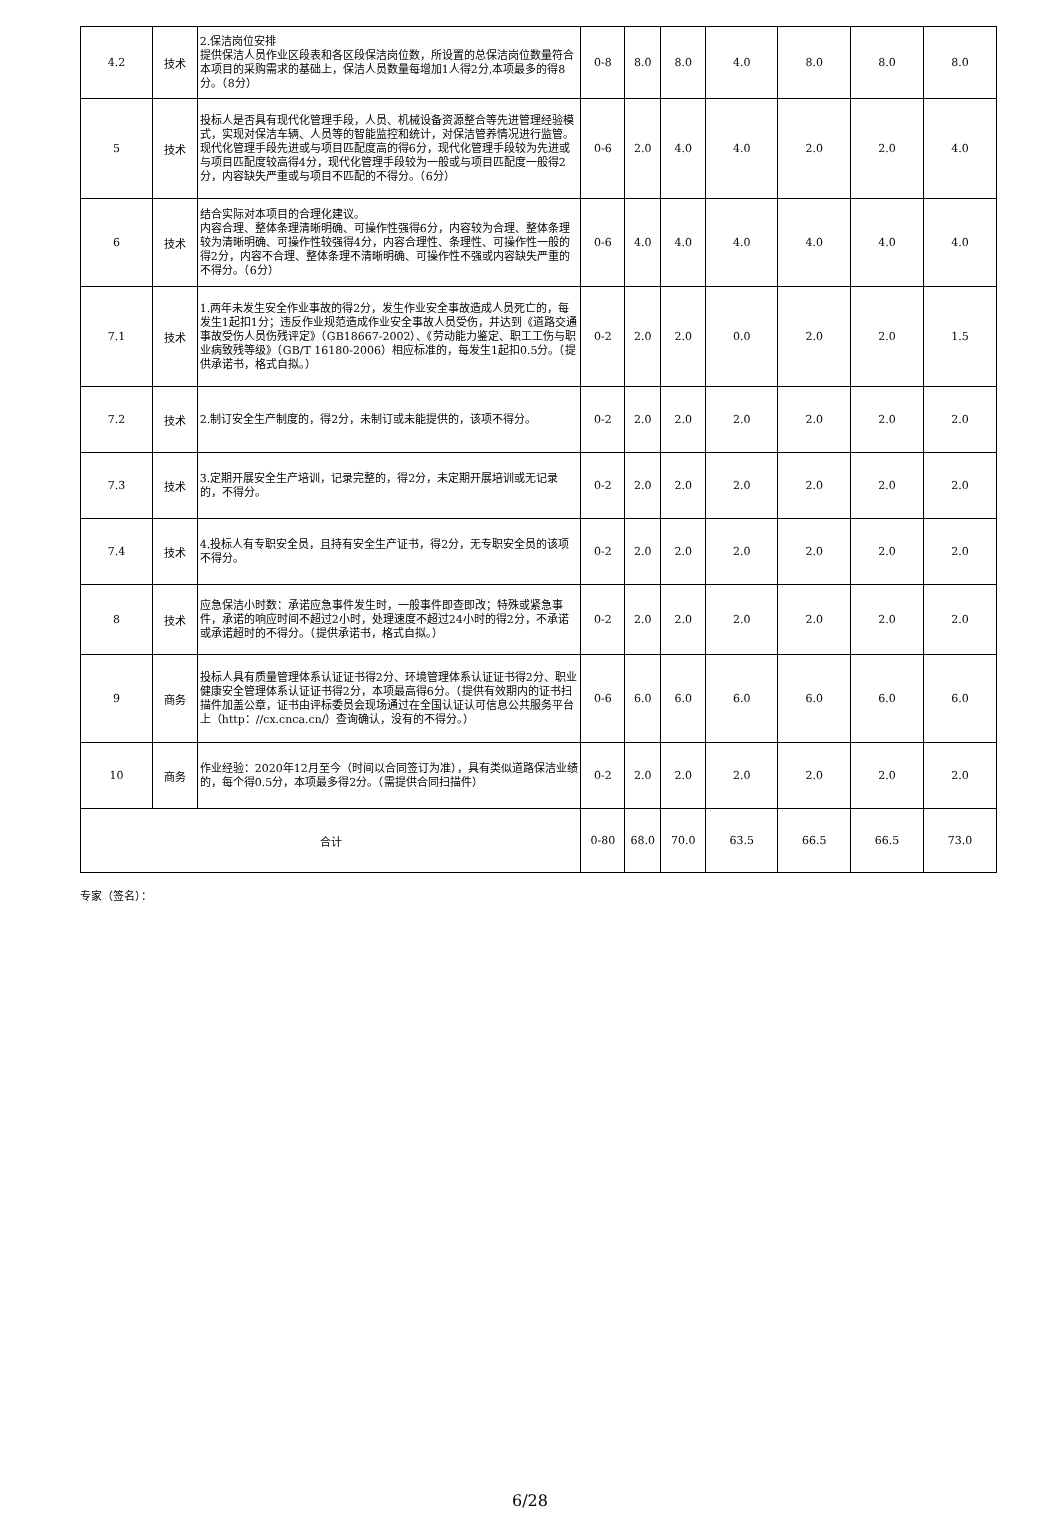| 4.2 | 技术 | 2.保洁岗位安排 提供保洁人员作业区段表和各区段保洁岗位数，所设置的总保洁岗位数量符合本项目的采购需求的基础上，保洁人员数量每增加1人得2分,本项最多的得8分。（8分） | 0-8 | 8.0 | 8.0 | 4.0 | 8.0 | 8.0 | 8.0 |
| 5 | 技术 | 投标人是否具有现代化管理手段，人员、机械设备资源整合等先进管理经验模式，实现对保洁车辆、人员等的智能监控和统计，对保洁管养情况进行监管。现代化管理手段先进或与项目匹配度高的得6分，现代化管理手段较为先进或与项目匹配度较高得4分，现代化管理手段较为一般或与项目匹配度一般得2分，内容缺失严重或与项目不匹配的不得分。（6分） | 0-6 | 2.0 | 4.0 | 4.0 | 2.0 | 2.0 | 4.0 |
| 6 | 技术 | 结合实际对本项目的合理化建议。 内容合理、整体条理清晰明确、可操作性强得6分，内容较为合理、整体条理较为清晰明确、可操作性较强得4分，内容合理性、条理性、可操作性一般的得2分，内容不合理、整体条理不清晰明确、可操作性不强或内容缺失严重的不得分。（6分） | 0-6 | 4.0 | 4.0 | 4.0 | 4.0 | 4.0 | 4.0 |
| 7.1 | 技术 | 1.两年未发生安全作业事故的得2分，发生作业安全事故造成人员死亡的，每发生1起扣1分；违反作业规范造成作业安全事故人员受伤，并达到《道路交通事故受伤人员伤残评定》（GB18667-2002）、《劳动能力鉴定、职工工伤与职业病致残等级》（GB/T 16180-2006）相应标准的，每发生1起扣0.5分。（提供承诺书，格式自拟。） | 0-2 | 2.0 | 2.0 | 0.0 | 2.0 | 2.0 | 1.5 |
| 7.2 | 技术 | 2.制订安全生产制度的，得2分，未制订或未能提供的，该项不得分。 | 0-2 | 2.0 | 2.0 | 2.0 | 2.0 | 2.0 | 2.0 |
| 7.3 | 技术 | 3.定期开展安全生产培训，记录完整的，得2分，未定期开展培训或无记录的，不得分。 | 0-2 | 2.0 | 2.0 | 2.0 | 2.0 | 2.0 | 2.0 |
| 7.4 | 技术 | 4.投标人有专职安全员，且持有安全生产证书，得2分，无专职安全员的该项不得分。 | 0-2 | 2.0 | 2.0 | 2.0 | 2.0 | 2.0 | 2.0 |
| 8 | 技术 | 应急保洁小时数：承诺应急事件发生时，一般事件即查即改；特殊或紧急事件，承诺的响应时间不超过2小时，处理速度不超过24小时的得2分，不承诺或承诺超时的不得分。（提供承诺书，格式自拟。） | 0-2 | 2.0 | 2.0 | 2.0 | 2.0 | 2.0 | 2.0 |
| 9 | 商务 | 投标人具有质量管理体系认证证书得2分、环境管理体系认证证书得2分、职业健康安全管理体系认证证书得2分，本项最高得6分。（提供有效期内的证书扫描件加盖公章，证书由评标委员会现场通过在全国认证认可信息公共服务平台上（http：//cx.cnca.cn/）查询确认，没有的不得分。） | 0-6 | 6.0 | 6.0 | 6.0 | 6.0 | 6.0 | 6.0 |
| 10 | 商务 | 作业经验：2020年12月至今（时间以合同签订为准），具有类似道路保洁业绩的，每个得0.5分，本项最多得2分。（需提供合同扫描件） | 0-2 | 2.0 | 2.0 | 2.0 | 2.0 | 2.0 | 2.0 |
| 合计 | | | 0-80 | 68.0 | 70.0 | 63.5 | 66.5 | 66.5 | 73.0 |
专家（签名）：
6/28